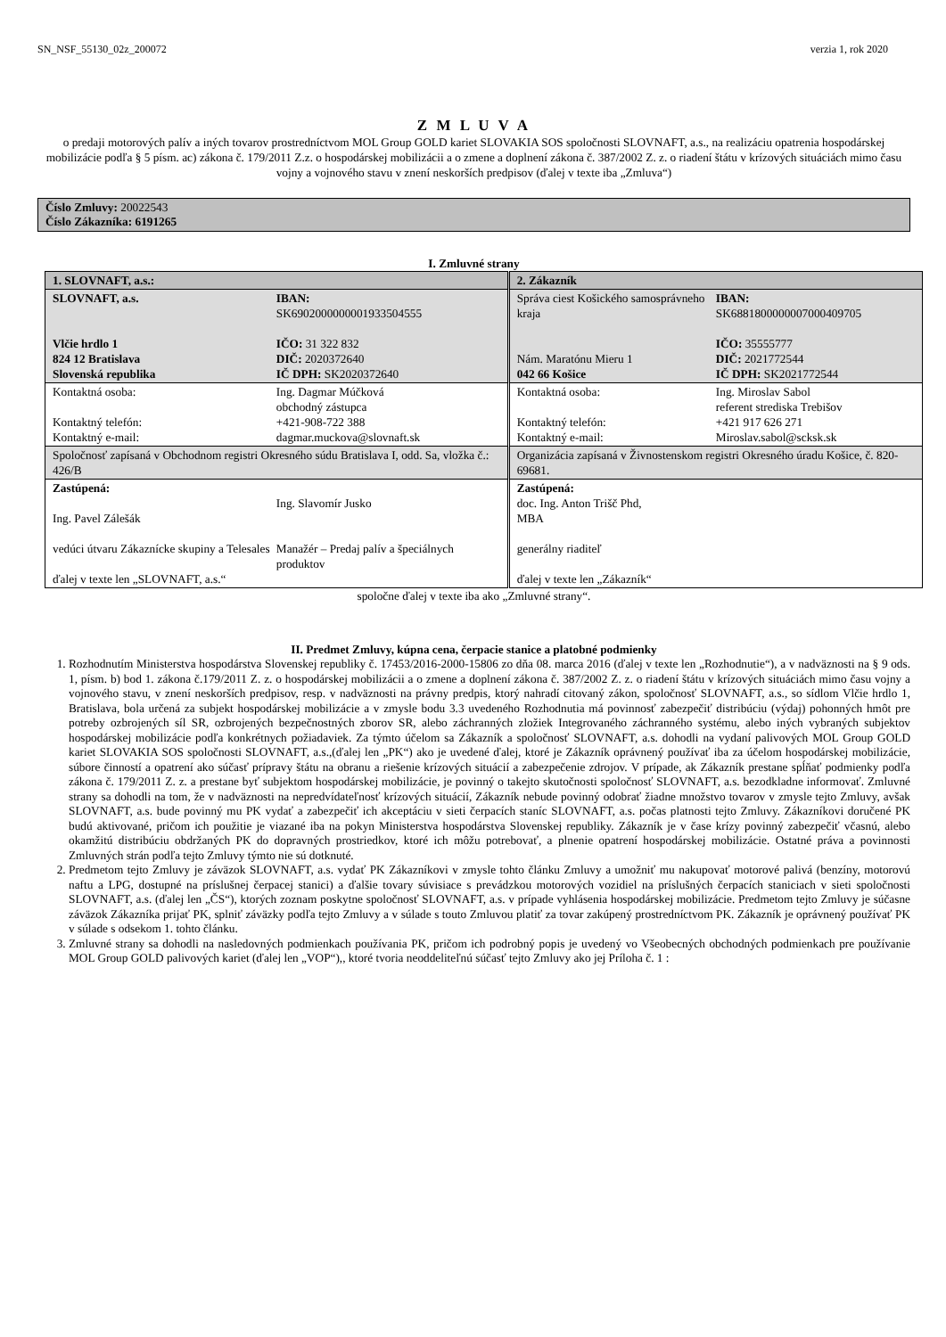SN_NSF_55130_02z_200072 verzia 1, rok 2020
Z M L U V A
o predaji motorových palív a iných tovarov prostredníctvom MOL Group GOLD kariet SLOVAKIA SOS spoločnosti SLOVNAFT, a.s., na realizáciu opatrenia hospodárskej mobilizácie podľa § 5 písm. ac) zákona č. 179/2011 Z.z. o hospodárskej mobilizácii a o zmene a doplnení zákona č. 387/2002 Z. z. o riadení štátu v krízových situáciách mimo času vojny a vojnového stavu v znení neskorších predpisov (ďalej v texte iba „Zmluva“)
Číslo Zmluvy: 20022543
Číslo Zákazníka: 6191265
I. Zmluvné strany
| 1. SLOVNAFT, a.s.: | 2. Zákazník |
| SLOVNAFT, a.s. Vlčie hrdlo 1 824 12 Bratislava Slovenská republika IBAN: SK6902000000001933504555 IČO: 31 322 832 DIČ: 2020372640 IČ DPH: SK2020372640 | Správa ciest Košického samosprávneho kraja Nám. Maratónu Mieru 1 042 66 Košice IBAN: SK6881800000007000409705 IČO: 35555777 DIČ: 2021772544 IČ DPH: SK2021772544 |
| Kontaktná osoba: Kontaktný telefón: Kontaktný e-mail: Ing. Dagmar Múčková obchodný zástupca +421-908-722 388 dagmar.muckova@slovnaft.sk | Kontaktná osoba: Kontaktný telefón: Kontaktný e-mail: Ing. Miroslav Sabol referent strediska Trebišov +421 917 626 271 Miroslav.sabol@scksk.sk |
| Spoločnosť zapísaná v Obchodnom registri Okresného súdu Bratislava I, odd. Sa, vložka č.: 426/B | Organizácia zapísaná v Živnostenskom registri Okresného úradu Košice, č. 820-69681. |
| Zastúpená: Ing. Pavel Zálešák vedúci útvaru Zákaznícke skupiny a Telesales Ing. Slavomír Jusko Manažér – Predaj palív a špeciálnych produktov ďalej v texte len „SLOVNAFT, a.s.“ | Zastúpená: doc. Ing. Anton Trišč Phd, MBA generálny riaditeľ ďalej v texte len „Zákazník“ |
spoločne ďalej v texte iba ako „Zmluvné strany“.
II. Predmet Zmluvy, kúpna cena, čerpacie stanice a platobné podmienky
1. Rozhodnutím Ministerstva hospodárstva Slovenskej republiky č. 17453/2016-2000-15806 zo dňa 08. marca 2016 (ďalej v texte len „Rozhodnutie“), a v nadväznosti na § 9 ods. 1, písm. b) bod 1. zákona č.179/2011 Z. z. o hospodárskej mobilizácii a o zmene a doplnení zákona č. 387/2002 Z. z. o riadení štátu v krízových situáciách mimo času vojny a vojnového stavu, v znení neskorších predpisov, resp. v nadväznosti na právny predpis, ktorý nahradí citovaný zákon, spoločnosť SLOVNAFT, a.s., so sídlom Vlčie hrdlo 1, Bratislava, bola určená za subjekt hospodárskej mobilizácie a v zmysle bodu 3.3 uvedeného Rozhodnutia má povinnosť zabezpečiť distribúciu (výdaj) pohonných hmôt pre potreby ozbrojených síl SR, ozbrojených bezpečnostných zborov SR, alebo záchranných zložiek Integrovaného záchranného systému, alebo iných vybraných subjektov hospodárskej mobilizácie podľa konkrétnych požiadaviek. Za týmto účelom sa Zákazník a spoločnosť SLOVNAFT, a.s. dohodli na vydaní palivových MOL Group GOLD kariet SLOVAKIA SOS spoločnosti SLOVNAFT, a.s.,(ďalej len „PK“) ako je uvedené ďalej, ktoré je Zákazník oprávnený používať iba za účelom hospodárskej mobilizácie, súbore činností a opatrení ako súčasť prípravy štátu na obranu a riešenie krízových situácií a zabezpečenie zdrojov. V prípade, ak Zákazník prestane spĺňať podmienky podľa zákona č. 179/2011 Z. z. a prestane byť subjektom hospodárskej mobilizácie, je povinný o takejto skutočnosti spoločnosť SLOVNAFT, a.s. bezodkladne informovať. Zmluvné strany sa dohodli na tom, že v nadväznosti na nepredvídateľnosť krízových situácií, Zákazník nebude povinný odobrať žiadne množstvo tovarov v zmysle tejto Zmluvy, avšak SLOVNAFT, a.s. bude povinný mu PK vydať a zabezpečiť ich akceptáciu v sieti čerpacích staníc SLOVNAFT, a.s. počas platnosti tejto Zmluvy. Zákazníkovi doručené PK budú aktivované, pričom ich použitie je viazané iba na pokyn Ministerstva hospodárstva Slovenskej republiky. Zákazník je v čase krízy povinný zabezpečiť včasnú, alebo okamžitú distribúciu obdržaných PK do dopravných prostriedkov, ktoré ich môžu potrebovať, a plnenie opatrení hospodárskej mobilizácie. Ostatné práva a povinnosti Zmluvných strán podľa tejto Zmluvy týmto nie sú dotknuté.
2. Predmetom tejto Zmluvy je záväzok SLOVNAFT, a.s. vydať PK Zákazníkovi v zmysle tohto článku Zmluvy a umožniť mu nakupovať motorové palivá (benzíny, motorovú naftu a LPG, dostupné na príslušnej čerpacej stanici) a ďalšie tovary súvisiace s prevádzkou motorových vozidiel na príslušných čerpacích staniciach v sieti spoločnosti SLOVNAFT, a.s. (ďalej len „ČS“), ktorých zoznam poskytne spoločnosť SLOVNAFT, a.s. v prípade vyhlásenia hospodárskej mobilizácie. Predmetom tejto Zmluvy je súčasne záväzok Zákazníka prijať PK, splniť záväzky podľa tejto Zmluvy a v súlade s touto Zmluvou platiť za tovar zakúpený prostredníctvom PK. Zákazník je oprávnený používať PK v súlade s odsekom 1. tohto článku.
3. Zmluvné strany sa dohodli na nasledovných podmienkach používania PK, pričom ich podrobný popis je uvedený vo Všeobecných obchodných podmienkach pre používanie MOL Group GOLD palivových kariet (ďalej len „VOP“),, ktoré tvoria neoddeliteľnú súčasť tejto Zmluvy ako jej Príloha č. 1 :